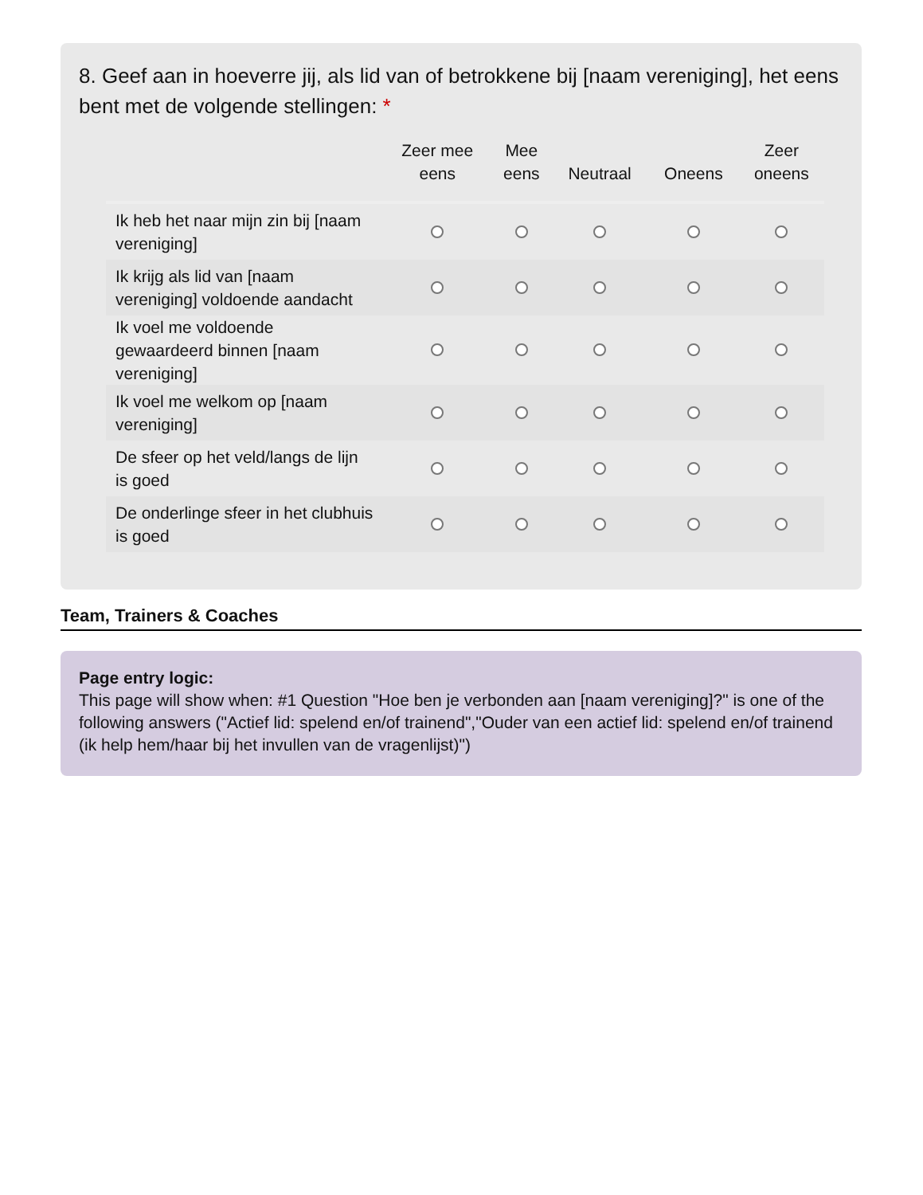8. Geef aan in hoeverre jij, als lid van of betrokkene bij [naam vereniging], het eens bent met de volgende stellingen: *
| | Zeer mee eens | Mee eens | Neutraal | Oneens | Zeer oneens |
| --- | --- | --- | --- | --- | --- |
| Ik heb het naar mijn zin bij [naam vereniging] | | | | | |
| Ik krijg als lid van [naam vereniging] voldoende aandacht | | | | | |
| Ik voel me voldoende gewaardeerd binnen [naam vereniging] | | | | | |
| Ik voel me welkom op [naam vereniging] | | | | | |
| De sfeer op het veld/langs de lijn is goed | | | | | |
| De onderlinge sfeer in het clubhuis is goed | | | | | |
Team, Trainers & Coaches
Page entry logic:
This page will show when: #1 Question "Hoe ben je verbonden aan [naam vereniging]?" is one of the following answers ("Actief lid: spelend en/of trainend","Ouder van een actief lid: spelend en/of trainend (ik help hem/haar bij het invullen van de vragenlijst)")